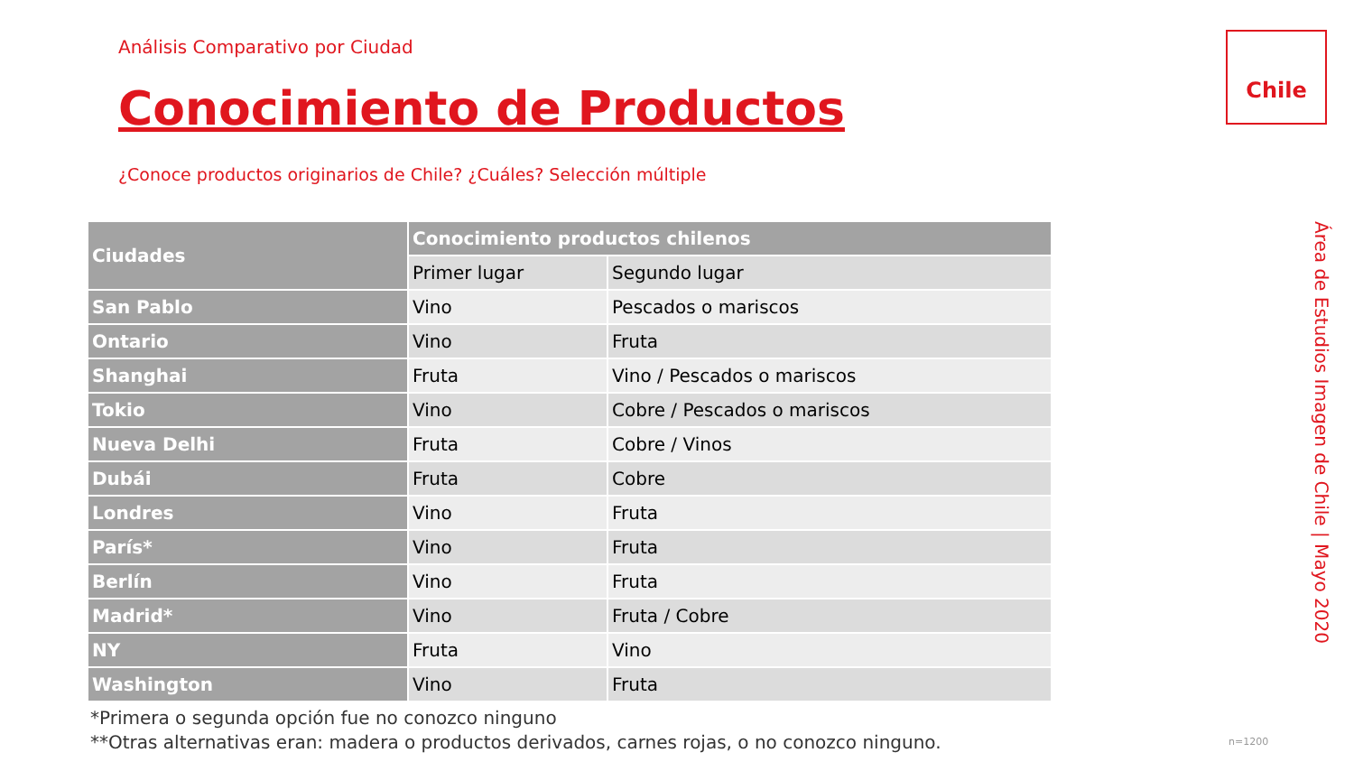Análisis Comparativo por Ciudad
Conocimiento de Productos
¿Conoce productos originarios de Chile? ¿Cuáles? Selección múltiple
| Ciudades | Conocimiento productos chilenos | |
| --- | --- | --- |
| | Primer lugar | Segundo lugar |
| San Pablo | Vino | Pescados o mariscos |
| Ontario | Vino | Fruta |
| Shanghai | Fruta | Vino / Pescados o mariscos |
| Tokio | Vino | Cobre / Pescados o mariscos |
| Nueva Delhi | Fruta | Cobre / Vinos |
| Dubái | Fruta | Cobre |
| Londres | Vino | Fruta |
| París* | Vino | Fruta |
| Berlín | Vino | Fruta |
| Madrid* | Vino | Fruta / Cobre |
| NY | Fruta | Vino |
| Washington | Vino | Fruta |
*Primera o segunda opción fue no conozco ninguno
**Otras alternativas eran: madera o productos derivados, carnes rojas, o no conozco ninguno.
Chile
Área de Estudios Imagen de Chile | Mayo 2020
n=1200